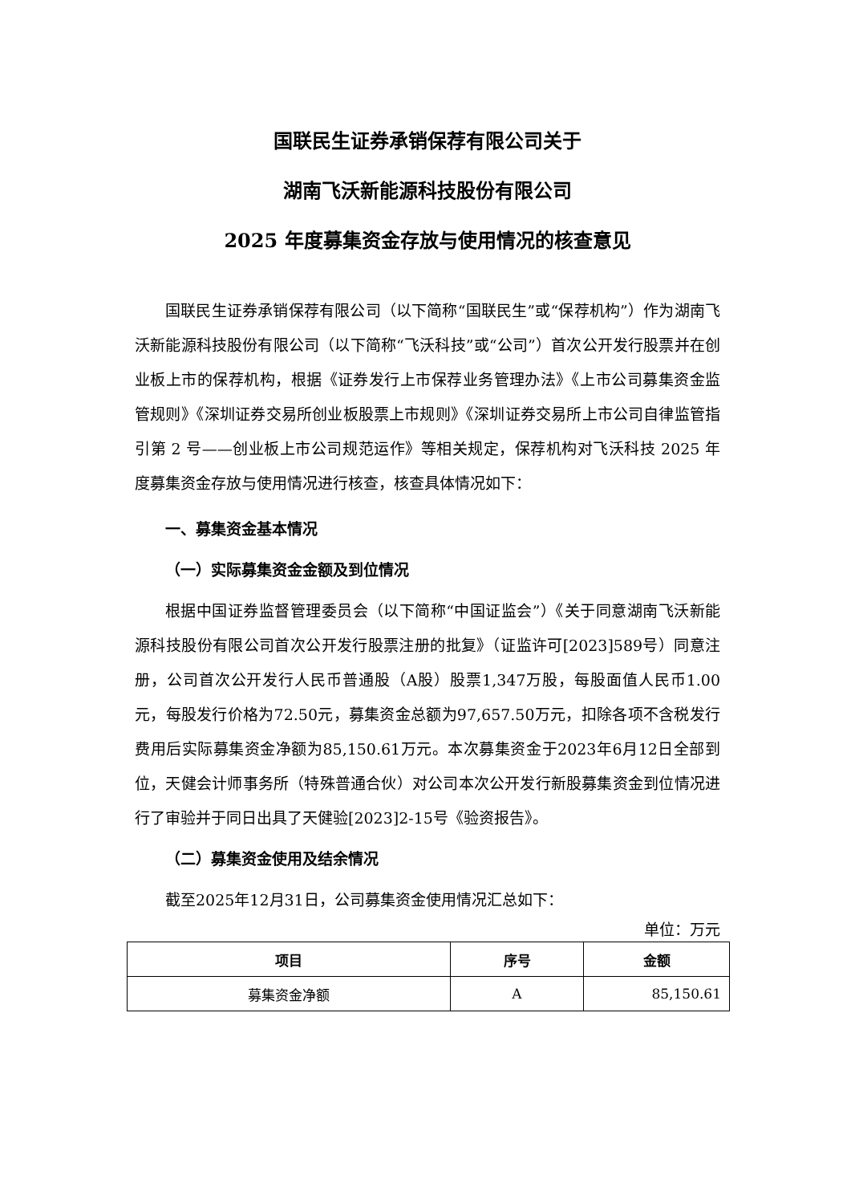国联民生证券承销保荐有限公司关于
湖南飞沃新能源科技股份有限公司
2025 年度募集资金存放与使用情况的核查意见
国联民生证券承销保荐有限公司（以下简称“国联民生”或“保荐机构”）作为湖南飞沃新能源科技股份有限公司（以下简称“飞沃科技”或“公司”）首次公开发行股票并在创业板上市的保荐机构，根据《证券发行上市保荐业务管理办法》《上市公司募集资金监管规则》《深圳证券交易所创业板股票上市规则》《深圳证券交易所上市公司自律监管指引第 2 号——创业板上市公司规范运作》等相关规定，保荐机构对飞沃科技 2025 年度募集资金存放与使用情况进行核查，核查具体情况如下：
一、募集资金基本情况
（一）实际募集资金金额及到位情况
根据中国证券监督管理委员会（以下简称“中国证监会”）《关于同意湖南飞沃新能源科技股份有限公司首次公开发行股票注册的批复》（证监许可[2023]589号）同意注册，公司首次公开发行人民币普通股（A股）股票1,347万股，每股面值人民币1.00元，每股发行价格为72.50元，募集资金总额为97,657.50万元，扣除各项不含税发行费用后实际募集资金净额为85,150.61万元。本次募集资金于2023年6月12日全部到位，天健会计师事务所（特殊普通合伙）对公司本次公开发行新股募集资金到位情况进行了审验并于同日出具了天健验[2023]2-15号《验资报告》。
（二）募集资金使用及结余情况
截至2025年12月31日，公司募集资金使用情况汇总如下：
单位：万元
| 项目 | 序号 | 金额 |
| --- | --- | --- |
| 募集资金净额 | A | 85,150.61 |